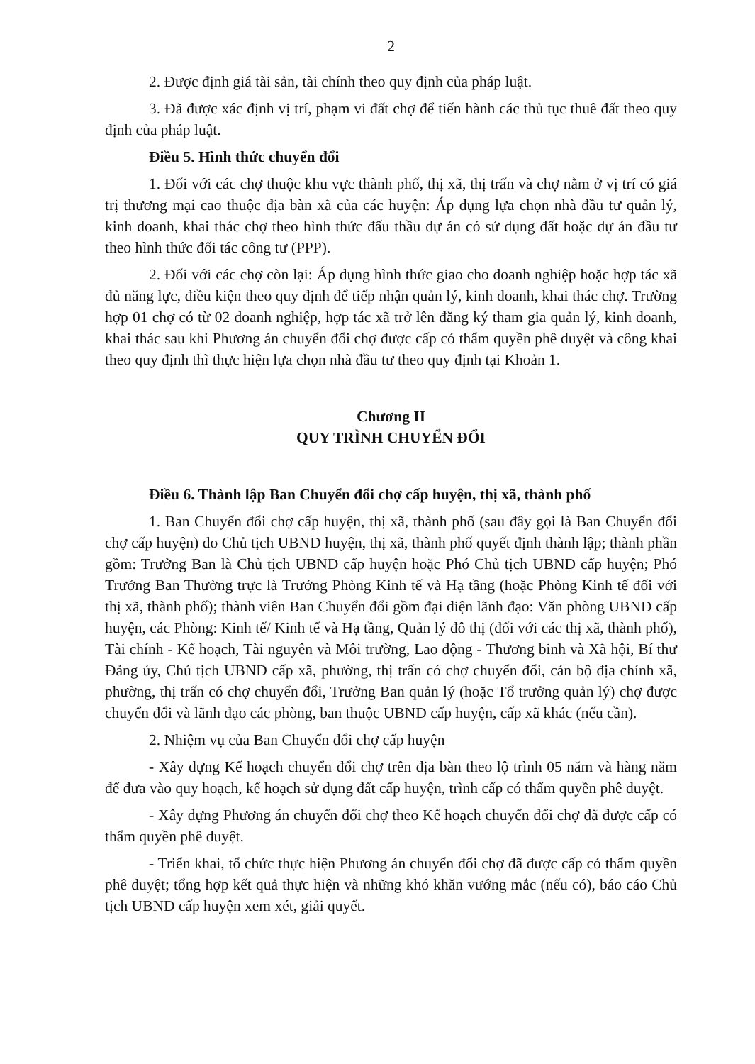2
2. Được định giá tài sản, tài chính theo quy định của pháp luật.
3. Đã được xác định vị trí, phạm vi đất chợ để tiến hành các thủ tục thuê đất theo quy định của pháp luật.
Điều 5. Hình thức chuyển đổi
1. Đối với các chợ thuộc khu vực thành phố, thị xã, thị trấn và chợ nằm ở vị trí có giá trị thương mại cao thuộc địa bàn xã của các huyện: Áp dụng lựa chọn nhà đầu tư quản lý, kinh doanh, khai thác chợ theo hình thức đấu thầu dự án có sử dụng đất hoặc dự án đầu tư theo hình thức đối tác công tư (PPP).
2. Đối với các chợ còn lại: Áp dụng hình thức giao cho doanh nghiệp hoặc hợp tác xã đủ năng lực, điều kiện theo quy định để tiếp nhận quản lý, kinh doanh, khai thác chợ. Trường hợp 01 chợ có từ 02 doanh nghiệp, hợp tác xã trở lên đăng ký tham gia quản lý, kinh doanh, khai thác sau khi Phương án chuyển đổi chợ được cấp có thẩm quyền phê duyệt và công khai theo quy định thì thực hiện lựa chọn nhà đầu tư theo quy định tại Khoản 1.
Chương II
QUY TRÌNH CHUYỂN ĐỔI
Điều 6. Thành lập Ban Chuyển đổi chợ cấp huyện, thị xã, thành phố
1. Ban Chuyển đổi chợ cấp huyện, thị xã, thành phố (sau đây gọi là Ban Chuyển đổi chợ cấp huyện) do Chủ tịch UBND huyện, thị xã, thành phố quyết định thành lập; thành phần gồm: Trưởng Ban là Chủ tịch UBND cấp huyện hoặc Phó Chủ tịch UBND cấp huyện; Phó Trưởng Ban Thường trực là Trưởng Phòng Kinh tế và Hạ tầng (hoặc Phòng Kinh tế đối với thị xã, thành phố); thành viên Ban Chuyển đổi gồm đại diện lãnh đạo: Văn phòng UBND cấp huyện, các Phòng: Kinh tế/ Kinh tế và Hạ tầng, Quản lý đô thị (đối với các thị xã, thành phố), Tài chính - Kế hoạch, Tài nguyên và Môi trường, Lao động - Thương binh và Xã hội, Bí thư Đảng ủy, Chủ tịch UBND cấp xã, phường, thị trấn có chợ chuyển đổi, cán bộ địa chính xã, phường, thị trấn có chợ chuyển đổi, Trưởng Ban quản lý (hoặc Tổ trưởng quản lý) chợ được chuyển đổi và lãnh đạo các phòng, ban thuộc UBND cấp huyện, cấp xã khác (nếu cần).
2. Nhiệm vụ của Ban Chuyển đổi chợ cấp huyện
- Xây dựng Kế hoạch chuyển đổi chợ trên địa bàn theo lộ trình 05 năm và hàng năm để đưa vào quy hoạch, kế hoạch sử dụng đất cấp huyện, trình cấp có thẩm quyền phê duyệt.
- Xây dựng Phương án chuyển đổi chợ theo Kế hoạch chuyển đổi chợ đã được cấp có thẩm quyền phê duyệt.
- Triển khai, tổ chức thực hiện Phương án chuyển đổi chợ đã được cấp có thẩm quyền phê duyệt; tổng hợp kết quả thực hiện và những khó khăn vướng mắc (nếu có), báo cáo Chủ tịch UBND cấp huyện xem xét, giải quyết.